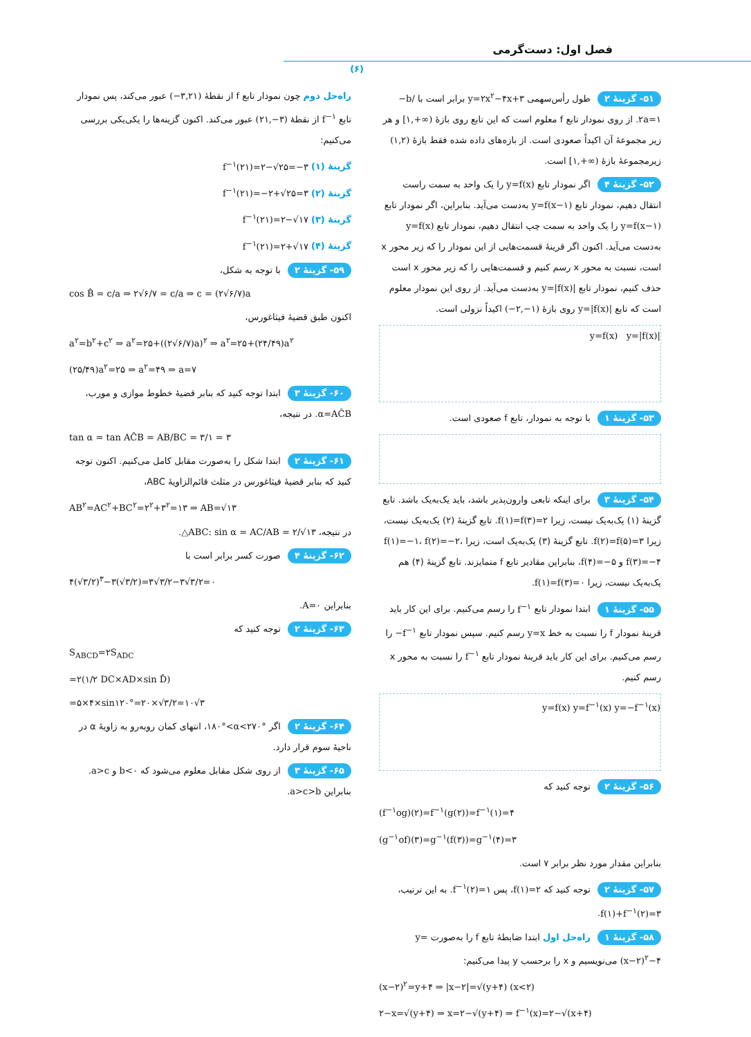فصل اول: دست‌گرمی
(۶)
۵۱- گزینهٔ ۲ طول رأس‌سهمی y=۲x<sup>۲</sup>−۴x+۳ برابر است با −b/۲a=۱. از روی نمودار تابع f معلوم است که این تابع روی بازهٔ [۱,+∞) و هر زیر مجموعهٔ آن اکیداً صعودی است. از بازه‌های داده شده فقط بازهٔ (۱,۲) زیرمجموعهٔ بازهٔ [۱,+∞) است.
۵۲- گزینهٔ ۴ اگر نمودار تابع y=f(x) را یک واحد به سمت راست انتقال دهیم، نمودار تابع y=f(x−۱) به‌دست می‌آید. بنابراین، اگر نمودار تابع y=f(x−۱) را یک واحد به سمت چپ انتقال دهیم، نمودار تابع y=f(x) به‌دست می‌آید. اکنون اگر قرینهٔ قسمت‌هایی از این نمودار را که زیر محور x است، نسبت به محور x رسم کنیم و قسمت‌هایی را که زیر محور x است حذف کنیم، نمودار تابع y=|f(x)| به‌دست می‌آید. از روی این نمودار معلوم است که تابع y=|f(x)| روی بازهٔ (−۲,−۱) اکیداً نزولی است.
y=f(x) y=|f(x)|
۵۳- گزینهٔ ۱ با توجه به نمودار، تابع f صعودی است.
۵۴- گزینهٔ ۳ برای اینکه تابعی وارون‌پذیر باشد، باید یک‌به‌یک باشد. تابع گزینهٔ (۱) یک‌به‌یک نیست، زیرا f(۱)=f(۳)=۲. تابع گزینهٔ (۲) یک‌به‌یک نیست، زیرا f(۲)=f(۵)=۳. تابع گزینهٔ (۳) یک‌به‌یک است، زیرا f(۱)=−۱، f(۲)=−۲، f(۳)=−۴ و f(۴)=−۵، بنابراین مقادیر تابع f متمایزند. تابع گزینهٔ (۴) هم یک‌به‌یک نیست، زیرا f(۱)=f(۳)=۰.
۵۵- گزینهٔ ۱ ابتدا نمودار تابع f<sup>−۱</sup> را رسم می‌کنیم. برای این کار باید قرینهٔ نمودار f را نسبت به خط y=x رسم کنیم. سپس نمودار تابع −f<sup>−۱</sup> را رسم می‌کنیم. برای این کار باید قرینهٔ نمودار تابع f<sup>−۱</sup> را نسبت به محور x رسم کنیم.
y=f(x) y=f<sup>−۱</sup>(x) y=−f<sup>−۱</sup>(x)
۵۶- گزینهٔ ۲ توجه کنید که
(f<sup>−۱</sup>og)(۲)=f<sup>−۱</sup>(g(۲))=f<sup>−۱</sup>(۱)=۴
(g<sup>−۱</sup>of)(۳)=g<sup>−۱</sup>(f(۳))=g<sup>−۱</sup>(۴)=۳
بنابراین مقدار مورد نظر برابر ۷ است.
۵۷- گزینهٔ ۲ توجه کنید که f(۱)=۲، پس f<sup>−۱</sup>(۲)=۱. به این ترتیب، f(۱)+f<sup>−۱</sup>(۲)=۳.
۵۸- گزینهٔ ۱ راه‌حل اول ابتدا ضابطهٔ تابع f را به‌صورت y=(x−۲)<sup>۲</sup>−۴ می‌نویسیم و x را برحسب y پیدا می‌کنیم:
(x−۲)<sup>۲</sup>=y+۴ ⇒ |x−۲|=√(y+۴) (x<۲)
۲−x=√(y+۴) ⇒ x=۲−√(y+۴) ⇒ f<sup>−۱</sup>(x)=۲−√(x+۴)
راه‌حل دوم چون نمودار تابع f از نقطهٔ (−۳,۲۱) عبور می‌کند، پس نمودار تابع f<sup>−۱</sup> از نقطهٔ (۲۱,−۳) عبور می‌کند. اکنون گزینه‌ها را یکی‌یکی بررسی می‌کنیم:
گزینهٔ (۱) f<sup>−۱</sup>(۲۱)=۲−√۲۵=−۳
گزینهٔ (۲) f<sup>−۱</sup>(۲۱)=−۲+√۲۵=۳
گزینهٔ (۳) f<sup>−۱</sup>(۲۱)=۲−√۱۷
گزینهٔ (۴) f<sup>−۱</sup>(۲۱)=۲+√۱۷
۵۹- گزینهٔ ۲ با توجه به شکل،
cos B̂ = c/a ⇒ ۲√۶/۷ = c/a ⇒ c = (۲√۶/۷)a
اکنون طبق قضیهٔ فیثاغورس،
a<sup>۲</sup>=b<sup>۲</sup>+c<sup>۲</sup> ⇒ a<sup>۲</sup>=۲۵+((۲√۶/۷)a)<sup>۲</sup> ⇒ a<sup>۲</sup>=۲۵+(۲۴/۴۹)a<sup>۲</sup>
(۲۵/۴۹)a<sup>۲</sup>=۲۵ ⇒ a<sup>۲</sup>=۴۹ ⇒ a=۷
۶۰- گزینهٔ ۳ ابتدا توجه کنید که بنابر قضیهٔ خطوط موازی و مورب، α=AĈB. در نتیجه،
tan α = tan AĈB = AB/BC = ۳/۱ = ۳
۶۱- گزینهٔ ۲ ابتدا شکل را به‌صورت مقابل کامل می‌کنیم. اکنون توجه کنید که بنابر قضیهٔ فیثاغورس در مثلث قائم‌الزاویهٔ ABC،
AB<sup>۲</sup>=AC<sup>۲</sup>+BC<sup>۲</sup>=۲<sup>۲</sup>+۳<sup>۲</sup>=۱۳ ⇒ AB=√۱۳
در نتیجه، △ABC: sin α = AC/AB = ۲/√۱۳.
۶۲- گزینهٔ ۴ صورت کسر برابر است با
۴(√۳/۲)<sup>۳</sup>−۳(√۳/۲)=۳√۳/۲−۳√۳/۲=۰
بنابراین A=۰.
۶۳- گزینهٔ ۲ توجه کنید که
S<sub>ABCD</sub>=۲S<sub>ADC</sub>
=۲(۱/۲ DC×AD×sin D̂)
=۵×۴×sin۱۲۰°=۲۰×√۳/۲=۱۰√۳
۶۴- گزینهٔ ۲ اگر ۱۸۰°<α<۲۷۰°، انتهای کمان روبه‌رو به زاویهٔ α در ناحیهٔ سوم قرار دارد.
۶۵- گزینهٔ ۳ از روی شکل مقابل معلوم می‌شود که b<۰ و a>c. بنابراین a>c>b.